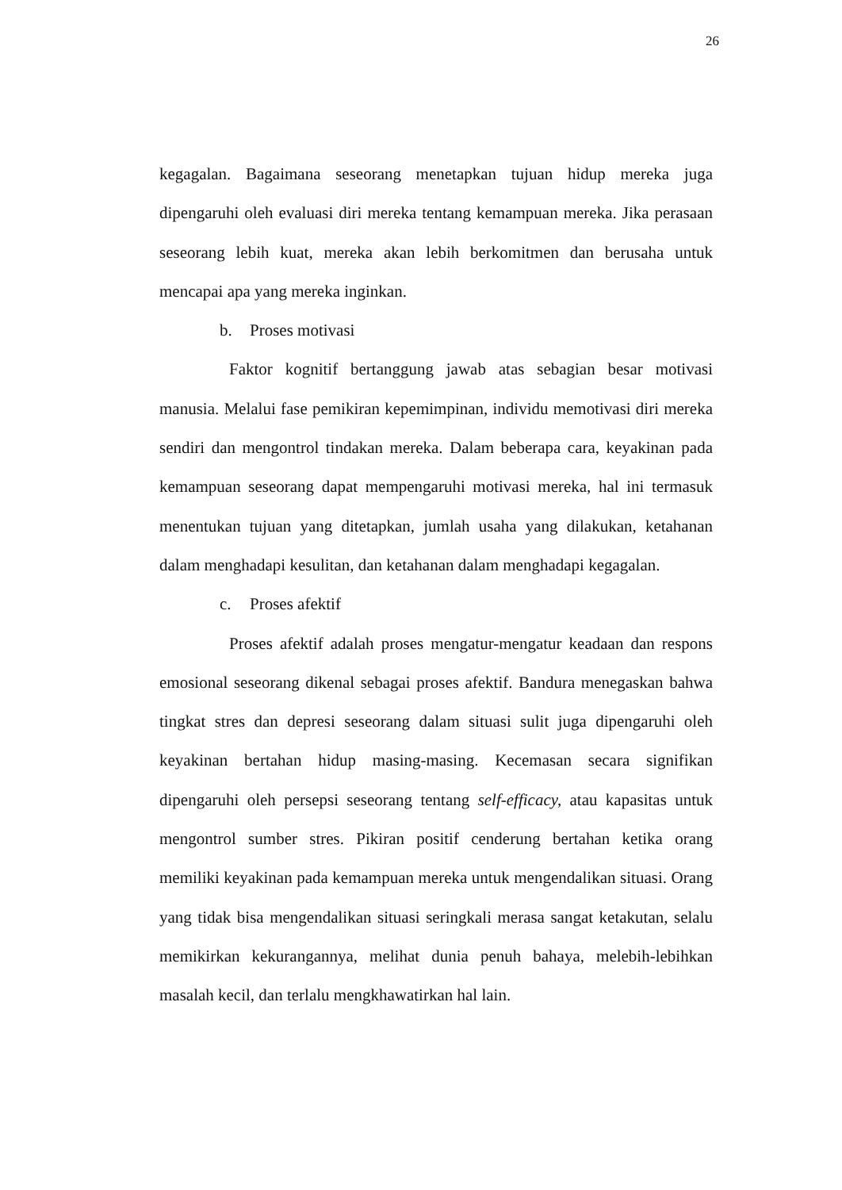26
kegagalan. Bagaimana seseorang menetapkan tujuan hidup mereka juga dipengaruhi oleh evaluasi diri mereka tentang kemampuan mereka. Jika perasaan seseorang lebih kuat, mereka akan lebih berkomitmen dan berusaha untuk mencapai apa yang mereka inginkan.
b. Proses motivasi
Faktor kognitif bertanggung jawab atas sebagian besar motivasi manusia. Melalui fase pemikiran kepemimpinan, individu memotivasi diri mereka sendiri dan mengontrol tindakan mereka. Dalam beberapa cara, keyakinan pada kemampuan seseorang dapat mempengaruhi motivasi mereka, hal ini termasuk menentukan tujuan yang ditetapkan, jumlah usaha yang dilakukan, ketahanan dalam menghadapi kesulitan, dan ketahanan dalam menghadapi kegagalan.
c. Proses afektif
Proses afektif adalah proses mengatur-mengatur keadaan dan respons emosional seseorang dikenal sebagai proses afektif. Bandura menegaskan bahwa tingkat stres dan depresi seseorang dalam situasi sulit juga dipengaruhi oleh keyakinan bertahan hidup masing-masing. Kecemasan secara signifikan dipengaruhi oleh persepsi seseorang tentang self-efficacy, atau kapasitas untuk mengontrol sumber stres. Pikiran positif cenderung bertahan ketika orang memiliki keyakinan pada kemampuan mereka untuk mengendalikan situasi. Orang yang tidak bisa mengendalikan situasi seringkali merasa sangat ketakutan, selalu memikirkan kekurangannya, melihat dunia penuh bahaya, melebih-lebihkan masalah kecil, dan terlalu mengkhawatirkan hal lain.